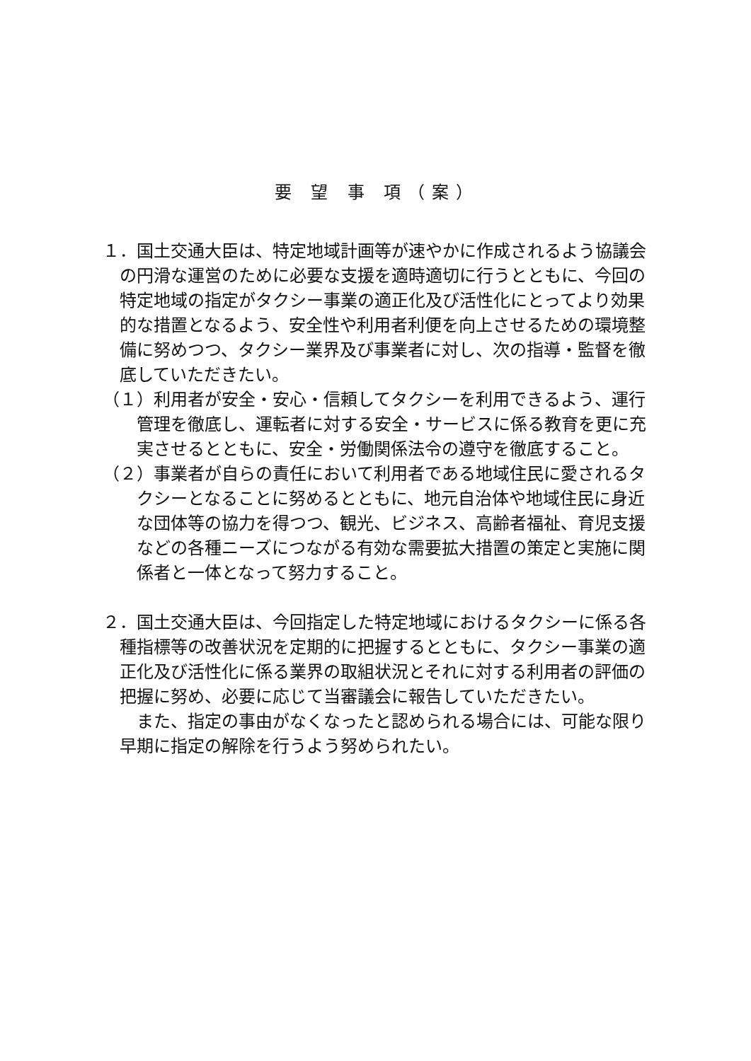要 望 事 項（案）
１．国土交通大臣は、特定地域計画等が速やかに作成されるよう協議会の円滑な運営のために必要な支援を適時適切に行うとともに、今回の特定地域の指定がタクシー事業の適正化及び活性化にとってより効果的な措置となるよう、安全性や利用者利便を向上させるための環境整備に努めつつ、タクシー業界及び事業者に対し、次の指導・監督を徹底していただきたい。
（１）利用者が安全・安心・信頼してタクシーを利用できるよう、運行管理を徹底し、運転者に対する安全・サービスに係る教育を更に充実させるとともに、安全・労働関係法令の遵守を徹底すること。
（２）事業者が自らの責任において利用者である地域住民に愛されるタクシーとなることに努めるとともに、地元自治体や地域住民に身近な団体等の協力を得つつ、観光、ビジネス、高齢者福祉、育児支援などの各種ニーズにつながる有効な需要拡大措置の策定と実施に関係者と一体となって努力すること。
２．国土交通大臣は、今回指定した特定地域におけるタクシーに係る各種指標等の改善状況を定期的に把握するとともに、タクシー事業の適正化及び活性化に係る業界の取組状況とそれに対する利用者の評価の把握に努め、必要に応じて当審議会に報告していただきたい。
また、指定の事由がなくなったと認められる場合には、可能な限り早期に指定の解除を行うよう努められたい。